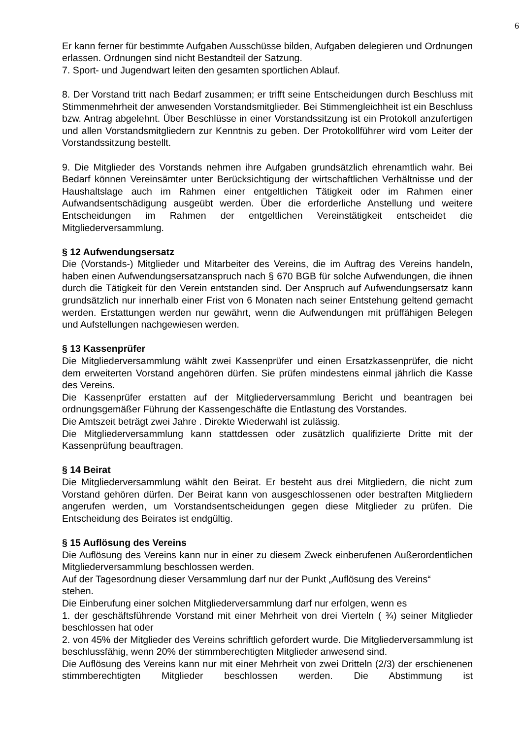6
Er kann ferner für bestimmte Aufgaben Ausschüsse bilden, Aufgaben delegieren und Ordnungen erlassen. Ordnungen sind nicht Bestandteil der Satzung.
7. Sport- und Jugendwart leiten den gesamten sportlichen Ablauf.
8. Der Vorstand tritt nach Bedarf zusammen; er trifft seine Entscheidungen durch Beschluss mit Stimmenmehrheit der anwesenden Vorstandsmitglieder. Bei Stimmengleichheit ist ein Beschluss bzw. Antrag abgelehnt. Über Beschlüsse in einer Vorstandssitzung ist ein Protokoll anzufertigen und allen Vorstandsmitgliedern zur Kenntnis zu geben. Der Protokollführer wird vom Leiter der Vorstandssitzung bestellt.
9. Die Mitglieder des Vorstands nehmen ihre Aufgaben grundsätzlich ehrenamtlich wahr. Bei Bedarf können Vereinsämter unter Berücksichtigung der wirtschaftlichen Verhältnisse und der Haushaltslage auch im Rahmen einer entgeltlichen Tätigkeit oder im Rahmen einer Aufwandsentschädigung ausgeübt werden. Über die erforderliche Anstellung und weitere Entscheidungen im Rahmen der entgeltlichen Vereinstätigkeit entscheidet die Mitgliederversammlung.
§ 12 Aufwendungsersatz
Die (Vorstands-) Mitglieder und Mitarbeiter des Vereins, die im Auftrag des Vereins handeln, haben einen Aufwendungsersatzanspruch nach § 670 BGB für solche Aufwendungen, die ihnen durch die Tätigkeit für den Verein entstanden sind. Der Anspruch auf Aufwendungsersatz kann grundsätzlich nur innerhalb einer Frist von 6 Monaten nach seiner Entstehung geltend gemacht werden. Erstattungen werden nur gewährt, wenn die Aufwendungen mit prüffähigen Belegen und Aufstellungen nachgewiesen werden.
§ 13 Kassenprüfer
Die Mitgliederversammlung wählt zwei Kassenprüfer und einen Ersatzkassenprüfer, die nicht dem erweiterten Vorstand angehören dürfen. Sie prüfen mindestens einmal jährlich die Kasse des Vereins.
Die Kassenprüfer erstatten auf der Mitgliederversammlung Bericht und beantragen bei ordnungsgemäßer Führung der Kassengeschäfte die Entlastung des Vorstandes.
Die Amtszeit beträgt zwei Jahre . Direkte Wiederwahl ist zulässig.
Die Mitgliederversammlung kann stattdessen oder zusätzlich qualifizierte Dritte mit der Kassenprüfung beauftragen.
§ 14 Beirat
Die Mitgliederversammlung wählt den Beirat. Er besteht aus drei Mitgliedern, die nicht zum Vorstand gehören dürfen. Der Beirat kann von ausgeschlossenen oder bestraften Mitgliedern angerufen werden, um Vorstandsentscheidungen gegen diese Mitglieder zu prüfen. Die Entscheidung des Beirates ist endgültig.
§ 15 Auflösung des Vereins
Die Auflösung des Vereins kann nur in einer zu diesem Zweck einberufenen Außerordentlichen Mitgliederversammlung beschlossen werden.
Auf der Tagesordnung dieser Versammlung darf nur der Punkt „Auflösung des Vereins“
stehen.
Die Einberufung einer solchen Mitgliederversammlung darf nur erfolgen, wenn es
1. der geschäftsführende Vorstand mit einer Mehrheit von drei Vierteln ( ¾) seiner Mitglieder beschlossen hat oder
2. von 45% der Mitglieder des Vereins schriftlich gefordert wurde. Die Mitgliederversammlung ist beschlussfähig, wenn 20% der stimmberechtigten Mitglieder anwesend sind.
Die Auflösung des Vereins kann nur mit einer Mehrheit von zwei Dritteln (2/3) der erschienenen stimmberechtigten Mitglieder beschlossen werden. Die Abstimmung ist